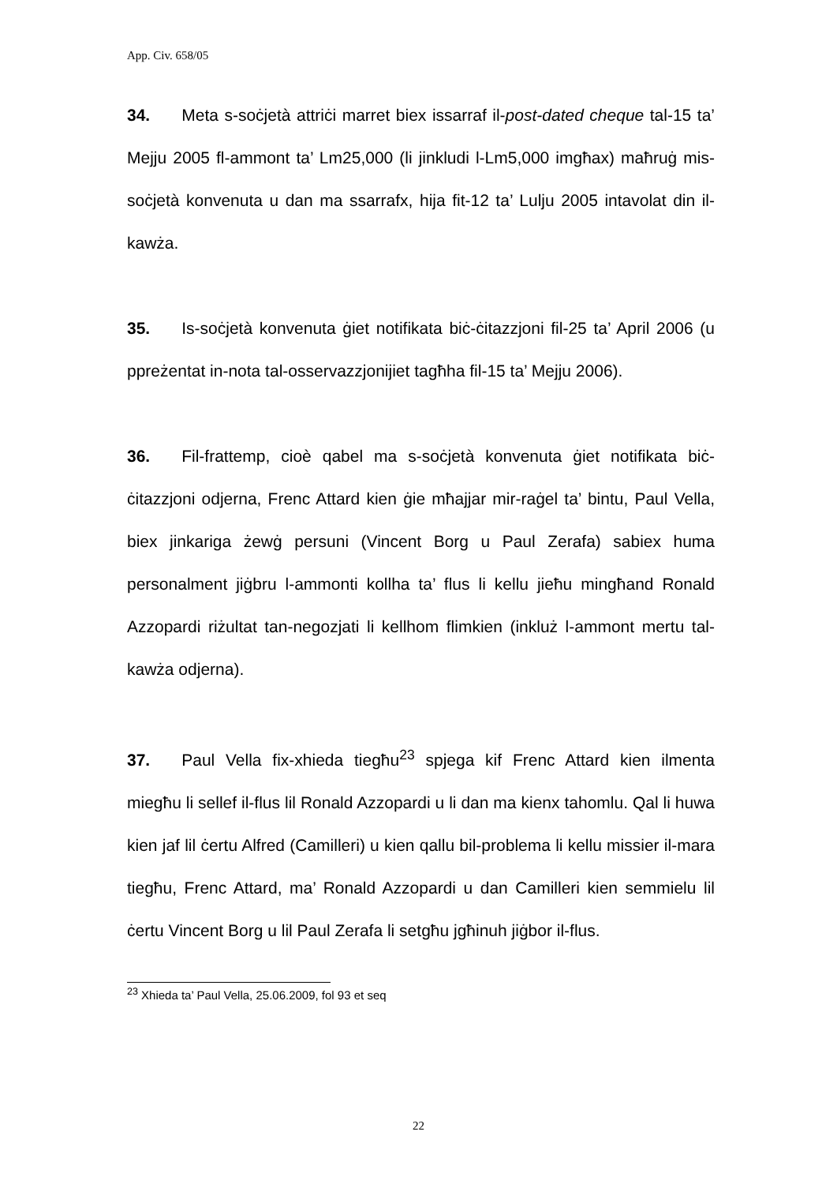App. Civ. 658/05
34. Meta s-soċjetà attriċi marret biex issarraf il-post-dated cheque tal-15 ta’ Mejju 2005 fl-ammont ta’ Lm25,000 (li jinkludi l-Lm5,000 imgħax) maħruġ mis-soċjetà konvenuta u dan ma ssarrafx, hija fit-12 ta’ Lulju 2005 intavolat din il-kawża.
35. Is-soċjetà konvenuta ġiet notifikata biċ-ċitazzjoni fil-25 ta’ April 2006 (u ppreżentat in-nota tal-osservazzjonijiet tagħha fil-15 ta’ Mejju 2006).
36. Fil-frattemp, cioè qabel ma s-soċjetà konvenuta ġiet notifikata biċ-ċitazzjoni odjerna, Frenc Attard kien ġie mħajjar mir-raġel ta’ bintu, Paul Vella, biex jinkariga żewġ persuni (Vincent Borg u Paul Zerafa) sabiex huma personalment jiġbru l-ammonti kollha ta’ flus li kellu jieħu mingħand Ronald Azzopardi riżultat tan-negozjati li kellhom flimkien (inkluż l-ammont mertu tal-kawża odjerna).
37. Paul Vella fix-xhieda tiegħu<sup>23</sup> spjega kif Frenc Attard kien ilmenta miegħu li sellef il-flus lil Ronald Azzopardi u li dan ma kienx tahomlu. Qal li huwa kien jaf lil ċertu Alfred (Camilleri) u kien qallu bil-problema li kellu missier il-mara tiegħu, Frenc Attard, ma’ Ronald Azzopardi u dan Camilleri kien semmielu lil ċertu Vincent Borg u lil Paul Zerafa li setgħu jgħinuh jiġbor il-flus.
<sup>23</sup> Xhieda ta’ Paul Vella, 25.06.2009, fol 93 et seq
22